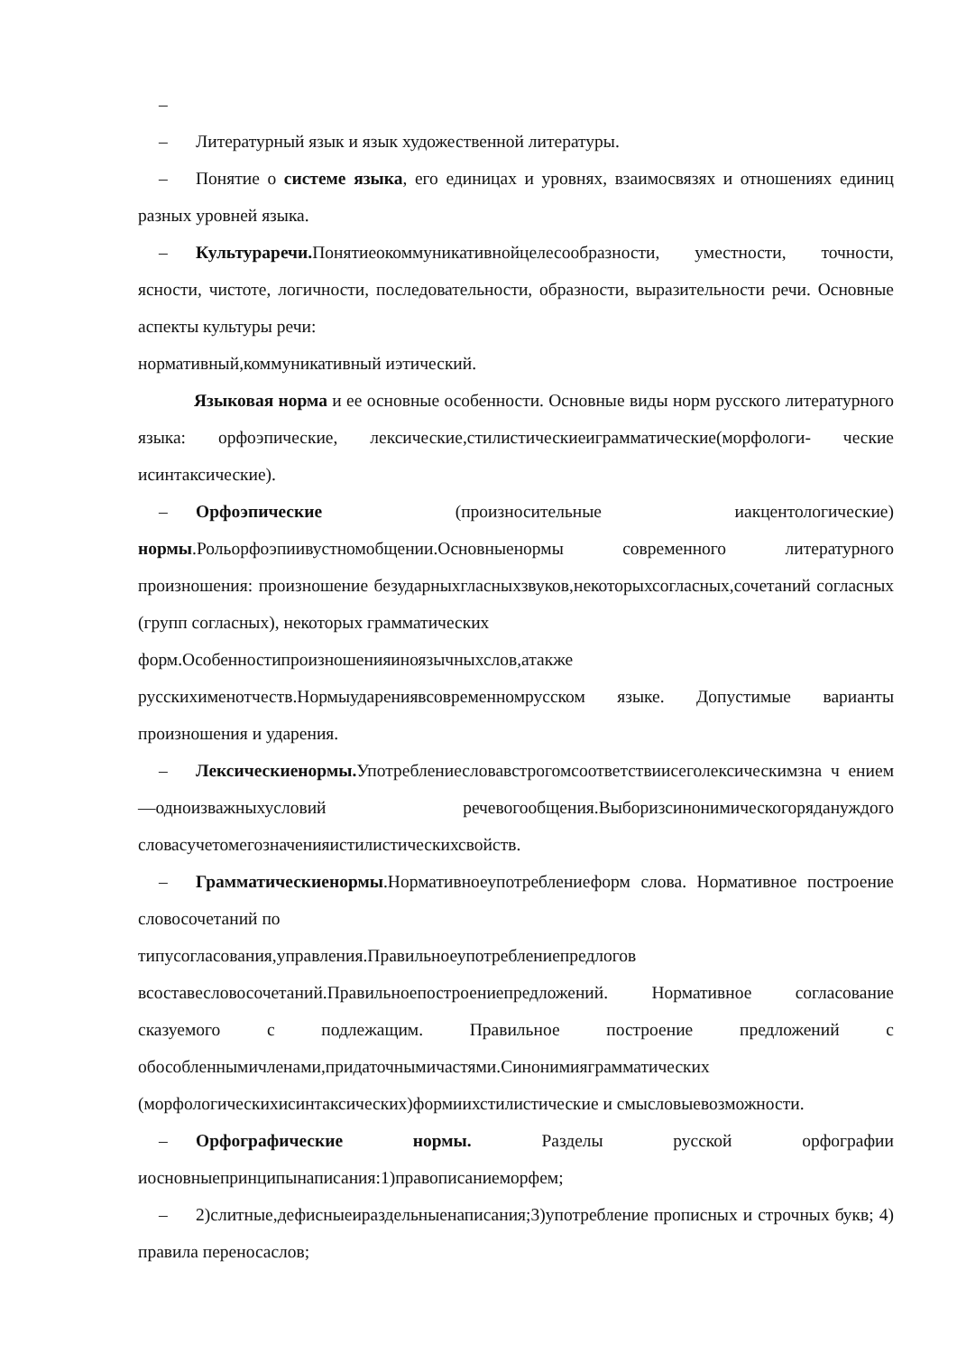–
– Литературный язык и язык художественной литературы.
– Понятие о системе языка, его единицах и уровнях, взаимосвязях и отношениях единиц разных уровней языка.
– Культуpаречи. Понятиеокоммуникативнойцелесообразности, уместности, точности, ясности, чистоте, логичности, последовательности, образности, выразительности речи. Основные аспекты культуры речи:
нормативный,коммуникативный иэтический.
Языковая норма и ее основные особенности. Основные виды норм русского литературного языка: орфоэпические, лексические,стилистическиеиграмматические(морфологи- ческие исинтаксические).
– Орфоэпические (произносительные иакцентологические) нормы.Рольорфоэпиивустномобщении.Основныенормы современного литературного произношения: произношение безударныхгласныхзвуков,некоторыхсогласных,сочетаний согласных (групп согласных), некоторых грамматических
форм.Особенностипроизношенияиноязычныхслов,атакже
русскихименотчеств.Нормыударениявсовременномрусском языке. Допустимые варианты произношения и ударения.
– Лексическиенормы. Употреблениесловавстрогомсоответствиисеголексическимзна ч ением—одноизважныхусловий речевогообщения.Выборизсинонимическогорядануждого словасучетомегозначенияистилистическихсвойств.
– Грамматическиенормы.Нормативноеупотреблениеформ слова. Нормативное построение словосочетаний по
типусогласования,управления.Правильноеупотреблениепредлогов
всоставесловосочетаний.Правильноепостроениепредложений. Нормативное согласование сказуемого с подлежащим. Правильное построение предложений с обособленнымичленами,придаточнымичастями.Синонимияграмматических (морфологическихисинтаксических)формиихстилистические и смысловыевозможности.
– Орфографические нормы. Разделы русской орфографии иосновныепринципынаписания:1)правописаниеморфем;
– 2)слитные,дефисныеираздельныенаписания;3)употребление прописных и строчных букв; 4) правила переносаслов;